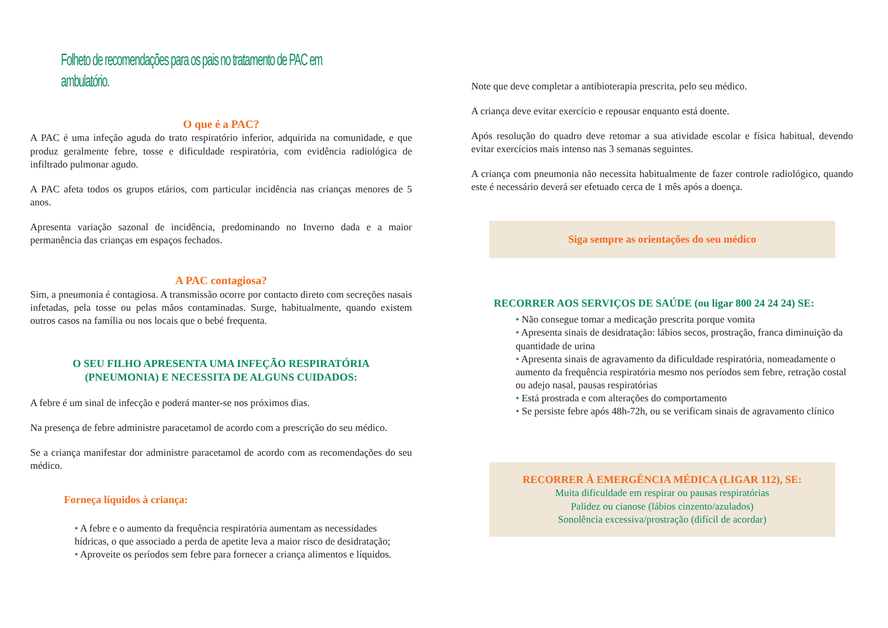Folheto de recomendações para os pais no tratamento de PAC em ambulatório.
O que é a PAC?
A PAC é uma infeção aguda do trato respiratório inferior, adquirida na comunidade, e que produz geralmente febre, tosse e dificuldade respiratória, com evidência radiológica de infiltrado pulmonar agudo.
A PAC afeta todos os grupos etários, com particular incidência nas crianças menores de 5 anos.
Apresenta variação sazonal de incidência, predominando no Inverno dada e a maior permanência das crianças em espaços fechados.
A PAC contagiosa?
Sim, a pneumonia é contagiosa. A transmissão ocorre por contacto direto com secreções nasais infetadas, pela tosse ou pelas mãos contaminadas. Surge, habitualmente, quando existem outros casos na família ou nos locais que o bebé frequenta.
O SEU FILHO APRESENTA UMA INFEÇÃO RESPIRATÓRIA
(PNEUMONIA) E NECESSITA DE ALGUNS CUIDADOS:
A febre é um sinal de infecção e poderá manter-se nos próximos dias.
Na presença de febre administre paracetamol de acordo com a prescrição do seu médico.
Se a criança manifestar dor administre paracetamol de acordo com as recomendações do seu médico.
Forneça líquidos à criança:
• A febre e o aumento da frequência respiratória aumentam as necessidades hídricas, o que associado a perda de apetite leva a maior risco de desidratação;
• Aproveite os períodos sem febre para fornecer a criança alimentos e líquidos.
Note que deve completar a antibioterapia prescrita, pelo seu médico.
A criança deve evitar exercício e repousar enquanto está doente.
Após resolução do quadro deve retomar a sua atividade escolar e física habitual, devendo evitar exercícios mais intenso nas 3 semanas seguintes.
A criança com pneumonia não necessita habitualmente de fazer controle radiológico, quando este é necessário deverá ser efetuado cerca de 1 mês após a doença.
Siga sempre as orientações do seu médico
RECORRER AOS SERVIÇOS DE SAÚDE (ou ligar 800 24 24 24) SE:
• Não consegue tomar a medicação prescrita porque vomita
• Apresenta sinais de desidratação: lábios secos, prostração, franca diminuição da quantidade de urina
• Apresenta sinais de agravamento da dificuldade respiratória, nomeadamente o aumento da frequência respiratória mesmo nos períodos sem febre, retração costal ou adejo nasal, pausas respiratórias
• Está prostrada e com alterações do comportamento
• Se persiste febre após 48h-72h, ou se verificam sinais de agravamento clínico
RECORRER À EMERGÊNCIA MÉDICA (LIGAR 112), SE:
Muita dificuldade em respirar ou pausas respiratórias
Palidez ou cianose (lábios cinzento/azulados)
Sonolência excessiva/prostração (difícil de acordar)